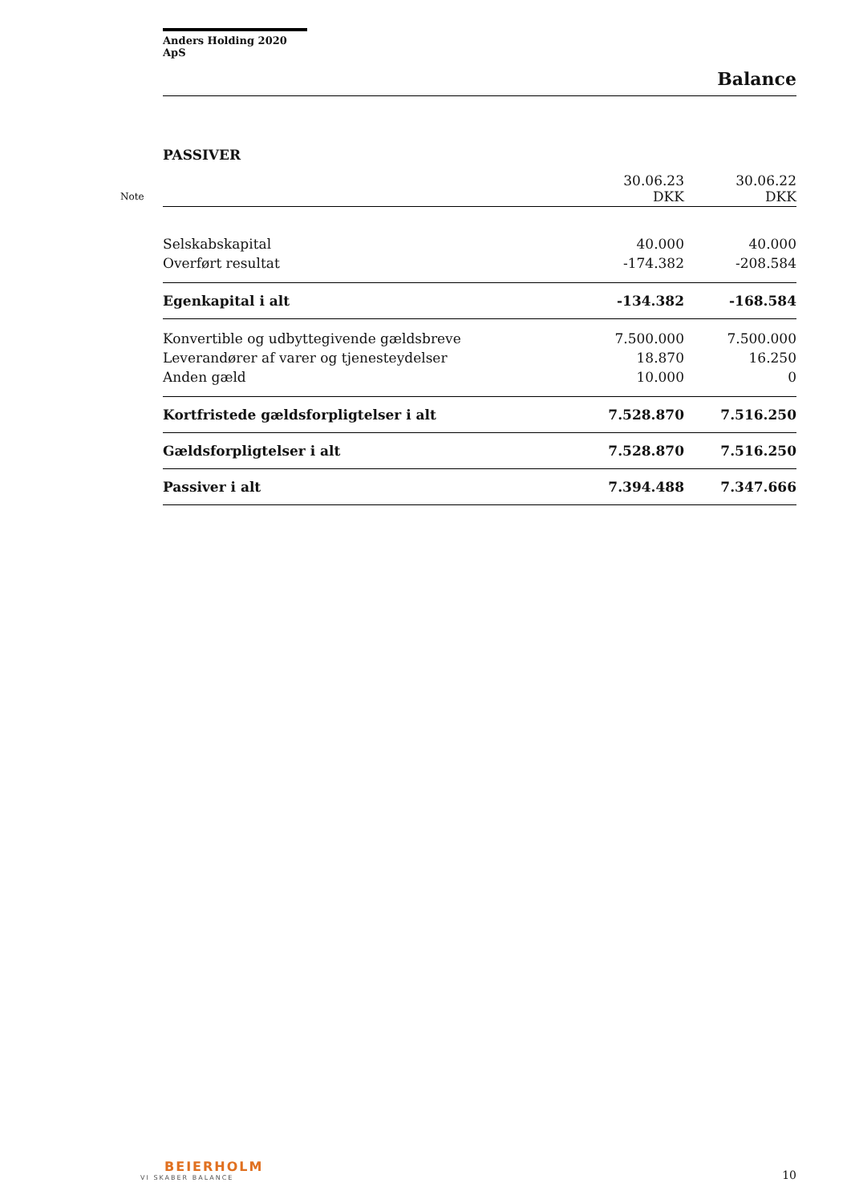Anders Holding 2020 ApS
Balance
PASSIVER
| Note | | 30.06.23 DKK | 30.06.22 DKK |
| | Selskabskapital | 40.000 | 40.000 |
| | Overført resultat | -174.382 | -208.584 |
| | Egenkapital i alt | -134.382 | -168.584 |
| | Konvertible og udbyttegivende gældsbreve | 7.500.000 | 7.500.000 |
| | Leverandører af varer og tjenesteydelser | 18.870 | 16.250 |
| | Anden gæld | 10.000 | 0 |
| | Kortfristede gældsforpligtelser i alt | 7.528.870 | 7.516.250 |
| | Gældsforpligtelser i alt | 7.528.870 | 7.516.250 |
| | Passiver i alt | 7.394.488 | 7.347.666 |
BEIERHOLM
VI SKABER BALANCE
10